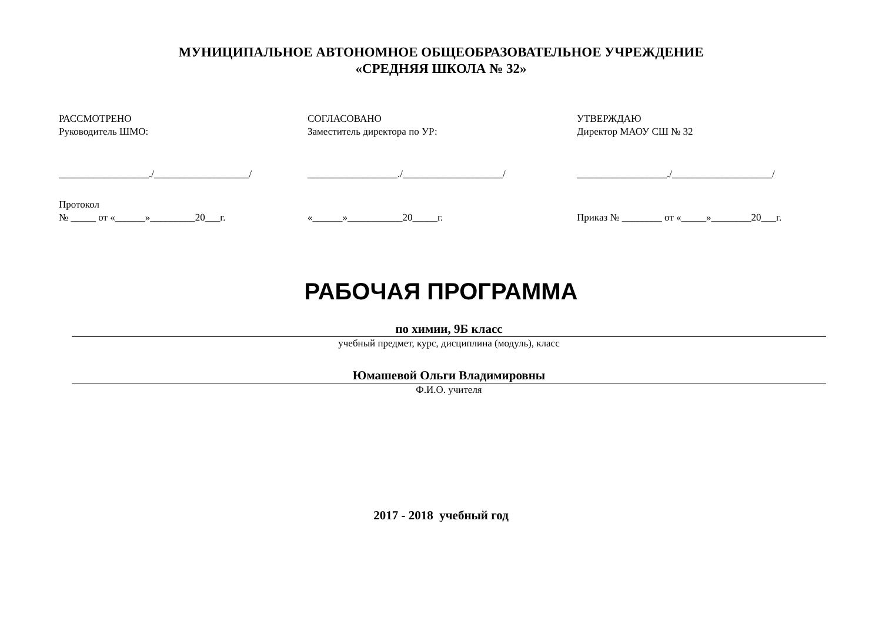МУНИЦИПАЛЬНОЕ АВТОНОМНОЕ ОБЩЕОБРАЗОВАТЕЛЬНОЕ УЧРЕЖДЕНИЕ
«СРЕДНЯЯ ШКОЛА № 32»
РАССМОТРЕНО
Руководитель ШМО:
__________________./___________________/
Протокол
№ _____ от «______»_________20___г.
СОГЛАСОВАНО
Заместитель директора по УР:
__________________./____________________/
«______»___________20_____г.
УТВЕРЖДАЮ
Директор МАОУ СШ № 32
__________________./____________________/
Приказ № ________ от «_____»________20___г.
РАБОЧАЯ ПРОГРАММА
по химии, 9Б класс
учебный предмет, курс, дисциплина (модуль), класс
Юмашевой Ольги Владимировны
Ф.И.О. учителя
2017 - 2018 учебный год